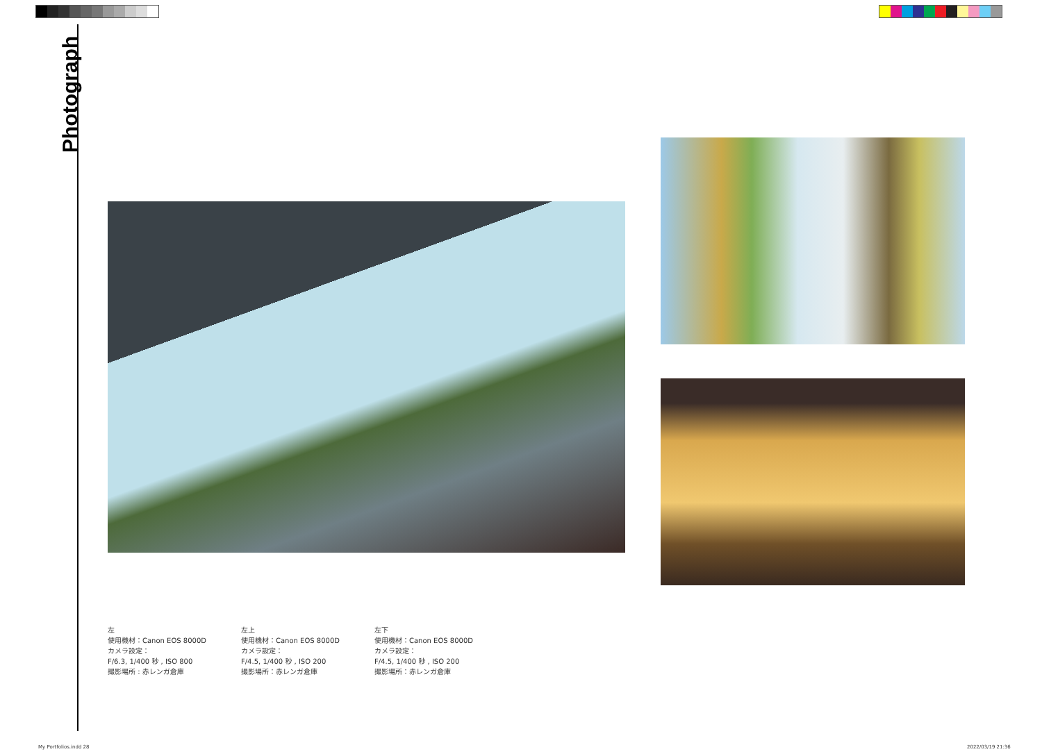Photograph
左
使用機材：Canon EOS 8000D
カメラ設定：
F/6.3, 1/400 秒 , ISO 800
撮影場所 : 赤レンガ倉庫
左上
使用機材：Canon EOS 8000D
カメラ設定：
F/4.5, 1/400 秒 , ISO 200
撮影場所：赤レンガ倉庫
左下
使用機材：Canon EOS 8000D
カメラ設定：
F/4.5, 1/400 秒 , ISO 200
撮影場所：赤レンガ倉庫
My Portfolios.indd 28 2022/03/19 21:36